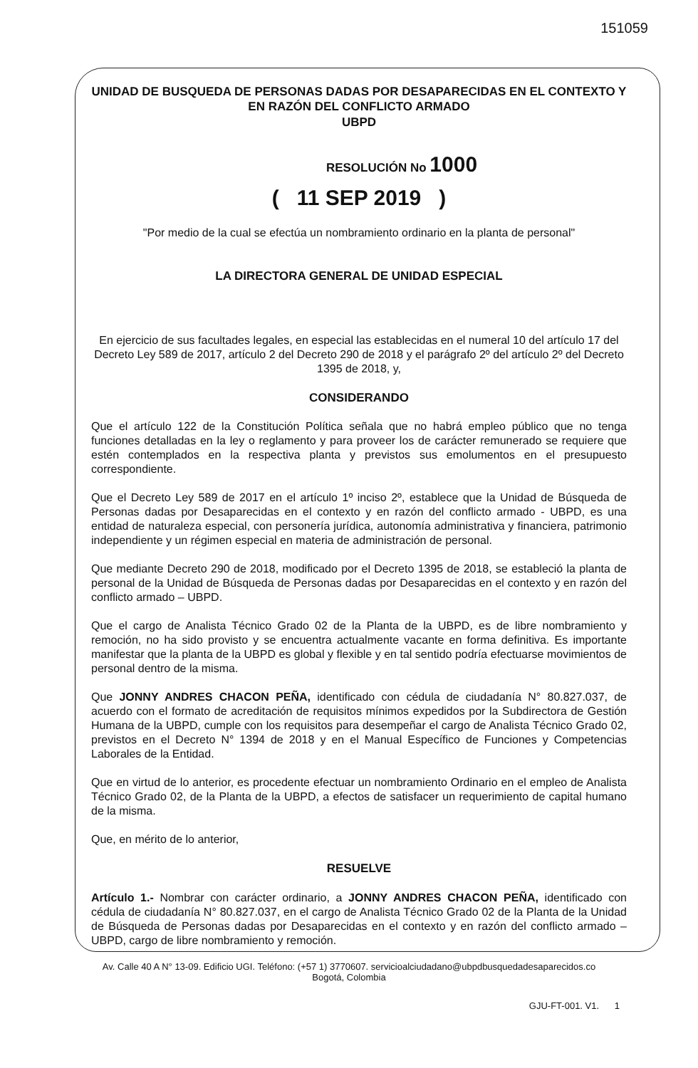151059
UNIDAD DE BUSQUEDA DE PERSONAS DADAS POR DESAPARECIDAS EN EL CONTEXTO Y EN RAZÓN DEL CONFLICTO ARMADO
UBPD
RESOLUCIÓN No 1000
( 11 SEP 2019 )
"Por medio de la cual se efectúa un nombramiento ordinario en la planta de personal"
LA DIRECTORA GENERAL DE UNIDAD ESPECIAL
En ejercicio de sus facultades legales, en especial las establecidas en el numeral 10 del artículo 17 del Decreto Ley 589 de 2017, artículo 2 del Decreto 290 de 2018 y el parágrafo 2º del artículo 2º del Decreto 1395 de 2018, y,
CONSIDERANDO
Que el artículo 122 de la Constitución Política señala que no habrá empleo público que no tenga funciones detalladas en la ley o reglamento y para proveer los de carácter remunerado se requiere que estén contemplados en la respectiva planta y previstos sus emolumentos en el presupuesto correspondiente.
Que el Decreto Ley 589 de 2017 en el artículo 1º inciso 2º, establece que la Unidad de Búsqueda de Personas dadas por Desaparecidas en el contexto y en razón del conflicto armado - UBPD, es una entidad de naturaleza especial, con personería jurídica, autonomía administrativa y financiera, patrimonio independiente y un régimen especial en materia de administración de personal.
Que mediante Decreto 290 de 2018, modificado por el Decreto 1395 de 2018, se estableció la planta de personal de la Unidad de Búsqueda de Personas dadas por Desaparecidas en el contexto y en razón del conflicto armado – UBPD.
Que el cargo de Analista Técnico Grado 02 de la Planta de la UBPD, es de libre nombramiento y remoción, no ha sido provisto y se encuentra actualmente vacante en forma definitiva. Es importante manifestar que la planta de la UBPD es global y flexible y en tal sentido podría efectuarse movimientos de personal dentro de la misma.
Que JONNY ANDRES CHACON PEÑA, identificado con cédula de ciudadanía N° 80.827.037, de acuerdo con el formato de acreditación de requisitos mínimos expedidos por la Subdirectora de Gestión Humana de la UBPD, cumple con los requisitos para desempeñar el cargo de Analista Técnico Grado 02, previstos en el Decreto N° 1394 de 2018 y en el Manual Específico de Funciones y Competencias Laborales de la Entidad.
Que en virtud de lo anterior, es procedente efectuar un nombramiento Ordinario en el empleo de Analista Técnico Grado 02, de la Planta de la UBPD, a efectos de satisfacer un requerimiento de capital humano de la misma.
Que, en mérito de lo anterior,
RESUELVE
Artículo 1.- Nombrar con carácter ordinario, a JONNY ANDRES CHACON PEÑA, identificado con cédula de ciudadanía N° 80.827.037, en el cargo de Analista Técnico Grado 02 de la Planta de la Unidad de Búsqueda de Personas dadas por Desaparecidas en el contexto y en razón del conflicto armado – UBPD, cargo de libre nombramiento y remoción.
Av. Calle 40 A N° 13-09. Edificio UGI. Teléfono: (+57 1) 3770607. servicioalciudadano@ubpdbusquedadesaparecidos.co
Bogotá, Colombia
GJU-FT-001. V1. 1